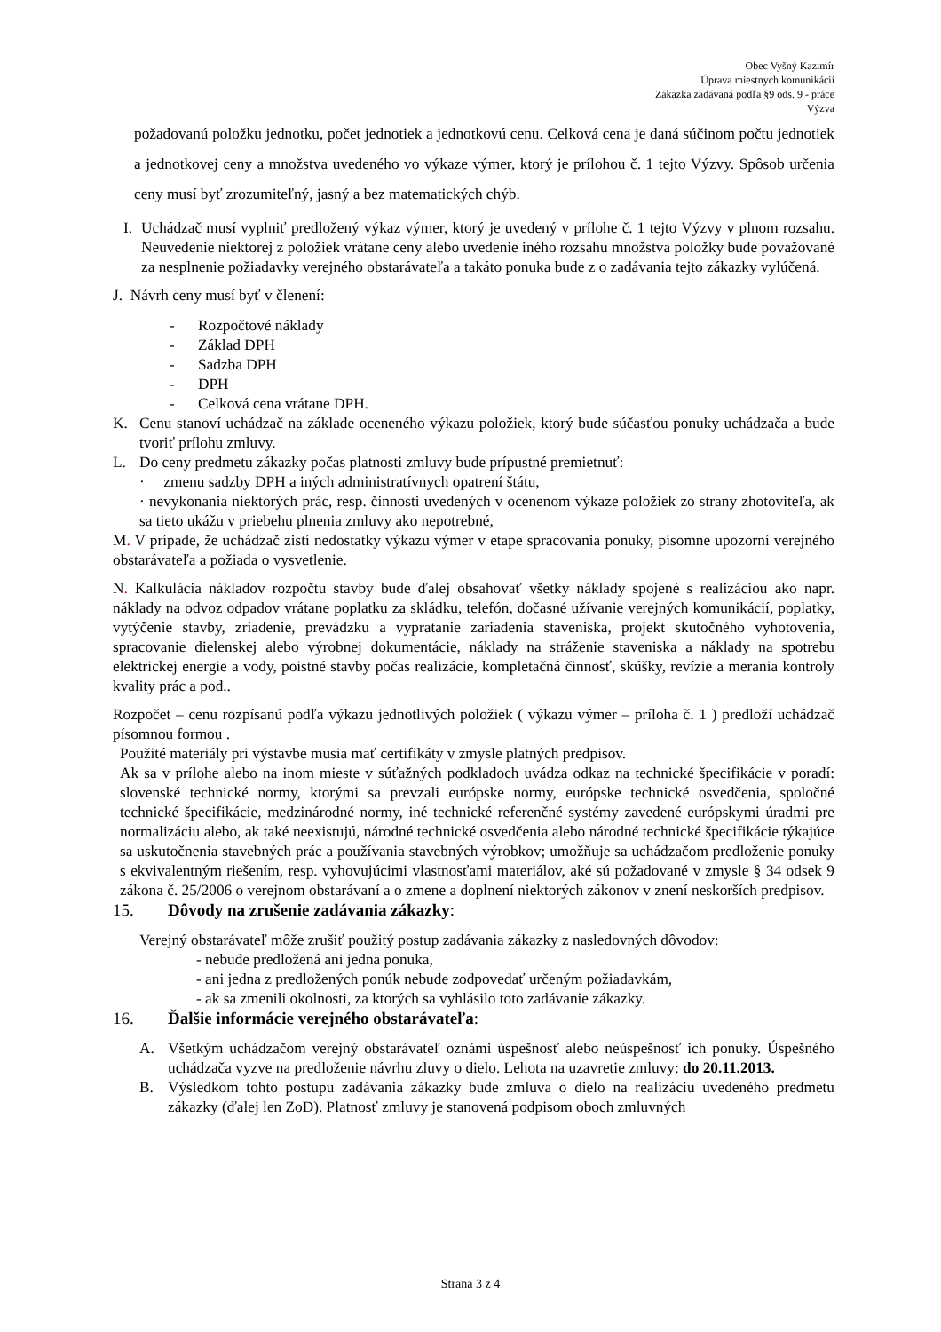Obec Vyšný Kazimír
Úprava miestnych komunikácií
Zákazka zadávaná podľa §9 ods. 9 - práce
Výzva
požadovanú položku jednotku, počet jednotiek a jednotkovú cenu. Celková cena je daná súčinom počtu jednotiek a jednotkovej ceny a množstva uvedeného vo výkaze výmer, ktorý je prílohou č. 1 tejto Výzvy. Spôsob určenia ceny musí byť zrozumiteľný, jasný a bez matematických chýb.
I.
Uchádzač musí vyplniť predložený výkaz výmer, ktorý je uvedený v prílohe č. 1 tejto Výzvy v plnom rozsahu. Neuvedenie niektorej z položiek vrátane ceny alebo uvedenie iného rozsahu množstva položky bude považované za nesplnenie požiadavky verejného obstarávateľa a takáto ponuka bude z o zadávania tejto zákazky vylúčená.
J. Návrh ceny musí byť v členení:
- Rozpočtové náklady
- Základ DPH
- Sadzba DPH
- DPH
- Celková cena vrátane DPH.
K. Cenu stanoví uchádzač na základe oceneného výkazu položiek, ktorý bude súčasťou ponuky uchádzača a bude tvoriť prílohu zmluvy.
L. Do ceny predmetu zákazky počas platnosti zmluvy bude prípustné premietnuť:
· zmenu sadzby DPH a iných administratívnych opatrení štátu,
· nevykonania niektorých prác, resp. činnosti uvedených v ocenenom výkaze položiek zo strany zhotoviteľa, ak sa tieto ukážu v priebehu plnenia zmluvy ako nepotrebné,
M. V prípade, že uchádzač zistí nedostatky výkazu výmer v etape spracovania ponuky, písomne upozorní verejného obstarávateľa a požiada o vysvetlenie.
N. Kalkulácia nákladov rozpočtu stavby bude ďalej obsahovať všetky náklady spojené s realizáciou ako napr. náklady na odvoz odpadov vrátane poplatku za skládku, telefón, dočasné užívanie verejných komunikácií, poplatky, vytýčenie stavby, zriadenie, prevádzku a vypratanie zariadenia staveniska, projekt skutočného vyhotovenia, spracovanie dielenskej alebo výrobnej dokumentácie, náklady na stráženie staveniska a náklady na spotrebu elektrickej energie a vody, poistné stavby počas realizácie, kompletačná činnosť, skúšky, revízie a merania kontroly kvality prác a pod..
Rozpočet – cenu rozpísanú podľa výkazu jednotlivých položiek ( výkazu výmer – príloha č. 1 ) predloží uchádzač písomnou formou .
Použité materiály pri výstavbe musia mať certifikáty v zmysle platných predpisov.
Ak sa v prílohe alebo na inom mieste v súťažných podkladoch uvádza odkaz na technické špecifikácie v poradí: slovenské technické normy, ktorými sa prevzali európske normy, európske technické osvedčenia, spoločné technické špecifikácie, medzinárodné normy, iné technické referenčné systémy zavedené európskymi úradmi pre normalizáciu alebo, ak také neexistujú, národné technické osvedčenia alebo národné technické špecifikácie týkajúce sa uskutočnenia stavebných prác a používania stavebných výrobkov; umožňuje sa uchádzačom predloženie ponuky s ekvivalentným riešením, resp. vyhovujúcimi vlastnosťami materiálov, aké sú požadované v zmysle § 34 odsek 9 zákona č. 25/2006 o verejnom obstarávaní a o zmene a doplnení niektorých zákonov v znení neskorších predpisov.
15. Dôvody na zrušenie zadávania zákazky:
Verejný obstarávateľ môže zrušiť použitý postup zadávania zákazky z nasledovných dôvodov:
- nebude predložená ani jedna ponuka,
- ani jedna z predložených ponúk nebude zodpovedať určeným požiadavkám,
- ak sa zmenili okolnosti, za ktorých sa vyhlásilo toto zadávanie zákazky.
16. Ďalšie informácie verejného obstarávateľa:
A. Všetkým uchádzačom verejný obstarávateľ oznámi úspešnosť alebo neúspešnosť ich ponuky. Úspešného uchádzača vyzve na predloženie návrhu zluvy o dielo. Lehota na uzavretie zmluvy: do 20.11.2013.
B. Výsledkom tohto postupu zadávania zákazky bude zmluva o dielo na realizáciu uvedeného predmetu zákazky (ďalej len ZoD). Platnosť zmluvy je stanovená podpisom oboch zmluvných
Strana 3 z 4